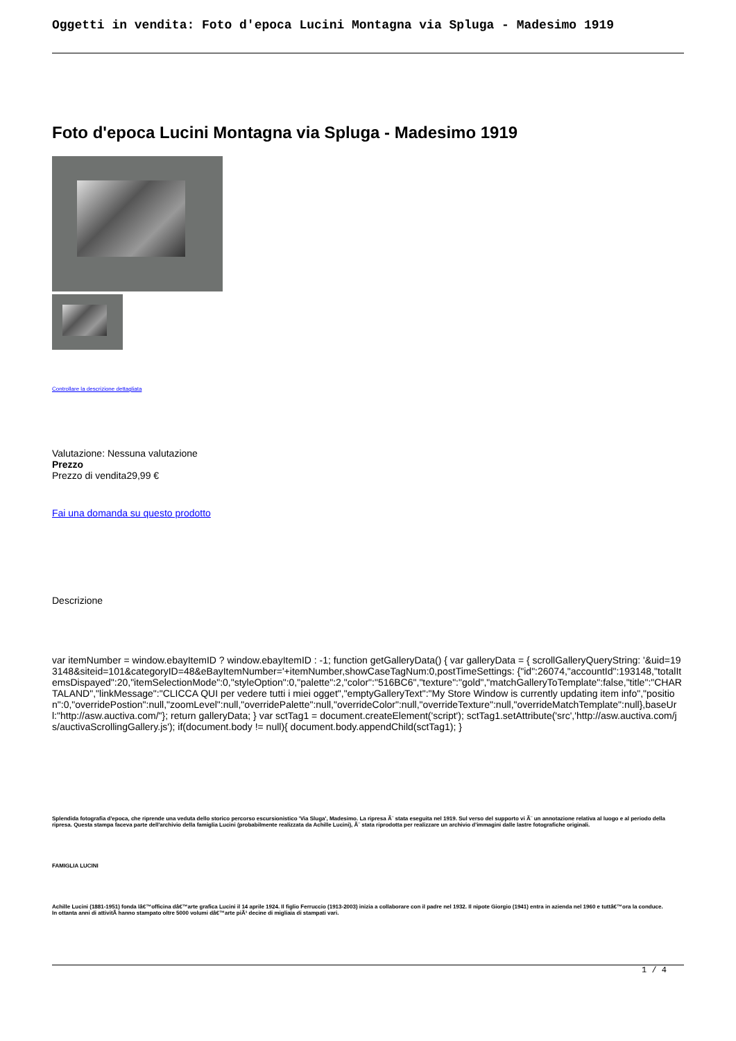Oggetti in vendita: Foto d'epoca Lucini Montagna via Spluga - Madesimo 1919
Foto d'epoca Lucini Montagna via Spluga - Madesimo 1919
Controllare la descrizione dettagliata
Valutazione: Nessuna valutazione
Prezzo
Prezzo di vendita29,99 €
Fai una domanda su questo prodotto
Descrizione
var itemNumber = window.ebayItemID ? window.ebayItemID : -1; function getGalleryData() { var galleryData = { scrollGalleryQueryString: '&uid=193148&siteid=101&categoryID=48&eBayItemNumber='+itemNumber,showCaseTagNum:0,postTimeSettings: {"id":26074,"accountId":193148,"totalItemsDispayed":20,"itemSelectionMode":0,"styleOption":0,"palette":2,"color":"516BC6","texture":"gold","matchGalleryToTemplate":false,"title":"CHARTALAND","linkMessage":"CLICCA QUI per vedere tutti i miei ogget","emptyGalleryText":"My Store Window is currently updating item info","position":0,"overridePostion":null,"zoomLevel":null,"overridePalette":null,"overrideColor":null,"overrideTexture":null,"overrideMatchTemplate":null},baseUrl:"http://asw.auctiva.com/"}; return galleryData; } var sctTag1 = document.createElement('script'); sctTag1.setAttribute('src','http://asw.auctiva.com/js/auctivaScrollingGallery.js'); if(document.body != null){ document.body.appendChild(sctTag1); }
Splendida fotografia d'epoca, che riprende una veduta dello storico percorso escursionistico 'Via Sluga', Madesimo. La ripresa Ã¨ stata eseguita nel 1919. Sul verso del supporto vi Ã¨ un annotazione relativa al luogo e al periodo della ripresa. Questa stampa faceva parte dell'archivio della famiglia Lucini (probabilmente realizzata da Achille Lucini), Ã¨ stata riprodotta per realizzare un archivio d'immagini dalle lastre fotografiche originali.
FAMIGLIA LUCINI
Achille Lucini (1881-1951) fonda lâ€™officina dâ€™arte grafica Lucini il 14 aprile 1924. Il figlio Ferruccio (1913-2003) inizia a collaborare con il padre nel 1932. Il nipote Giorgio (1941) entra in azienda nel 1960 e tuttâ€™ora la conduce.
In ottanta anni di attivitÃ hanno stampato oltre 5000 volumi dâ€™arte piÃ¹ decine di migliaia di stampati vari.
1 / 4